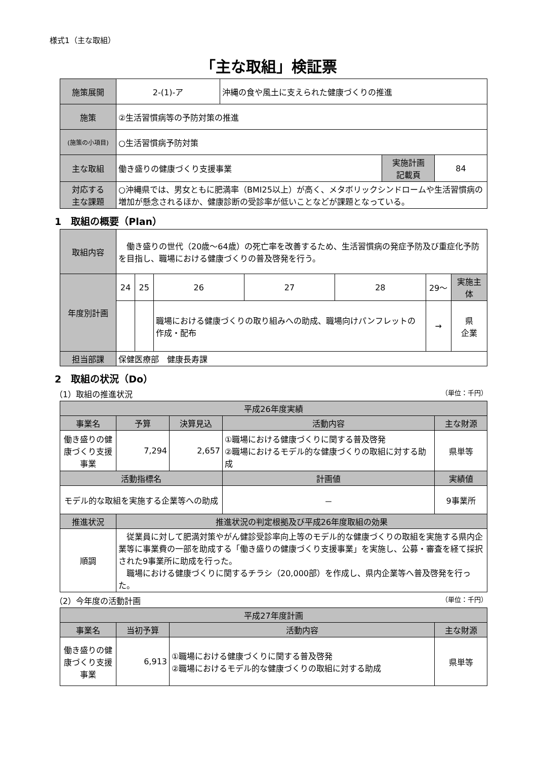様式1（主な取組）
「主な取組」検証票
| 施策展開 | 2-(1)-ア | 沖縄の食や風土に支えられた健康づくりの推進 | | |
| 施策 | ②生活習慣病等の予防対策の推進 | | | |
| (施策の小項目) | ○生活習慣病予防対策 | | | |
| 主な取組 | 働き盛りの健康づくり支援事業 | | 実施計画 記載頁 | 84 |
| 対応する 主な課題 | ○沖縄県では、男女ともに肥満率（BMI25以上）が高く、メタボリックシンドロームや生活習慣病の増加が懸念されるほか、健康診断の受診率が低いことなどが課題となっている。 | | | |
1　取組の概要（Plan）
| 取組内容 | 働き盛りの世代（20歳～64歳）の死亡率を改善するため、生活習慣病の発症予防及び重症化予防を目指し、職場における健康づくりの普及啓発を行う。 | | | | | | |
| 年度別計画 | 24 | 25 | 26 | 27 | 28 | 29～ | 実施主体 |
| | | | 職場における健康づくりの取り組みへの助成、職場向けパンフレットの作成・配布 | | | → | 県 企業 |
| 担当部課 | 保健医療部 健康長寿課 | | | | | | |
2　取組の状況（Do）
（1）取組の推進状況 （単位：千円）
| 平成26年度実績 | | | | | |
| --- | --- | --- | --- | --- | --- |
| 事業名 | 予算 | 決算見込 | 活動内容 | | 主な財源 |
| 働き盛りの健康づくり支援事業 | 7,294 | 2,657 | ①職場における健康づくりに関する普及啓発 ②職場におけるモデル的な健康づくりの取組に対する助成 | | 県単等 |
| 活動指標名 | | | | 計画値 | 実績値 |
| モデル的な取組を実施する企業等への助成 | | | | － | 9事業所 |
| 推進状況 | 推進状況の判定根拠及び平成26年度取組の効果 | | | | |
| 順調 | 従業員に対して肥満対策やがん健診受診率向上等のモデル的な健康づくりの取組を実施する県内企業等に事業費の一部を助成する「働き盛りの健康づくり支援事業」を実施し、公募・審査を経て採択された9事業所に助成を行った。 職場における健康づくりに関するチラシ（20,000部）を作成し、県内企業等へ普及啓発を行った。 | | | | |
（2）今年度の活動計画 （単位：千円）
| 平成27年度計画 | | | |
| --- | --- | --- | --- |
| 事業名 | 当初予算 | 活動内容 | 主な財源 |
| 働き盛りの健康づくり支援事業 | 6,913 | ①職場における健康づくりに関する普及啓発 ②職場におけるモデル的な健康づくりの取組に対する助成 | 県単等 |